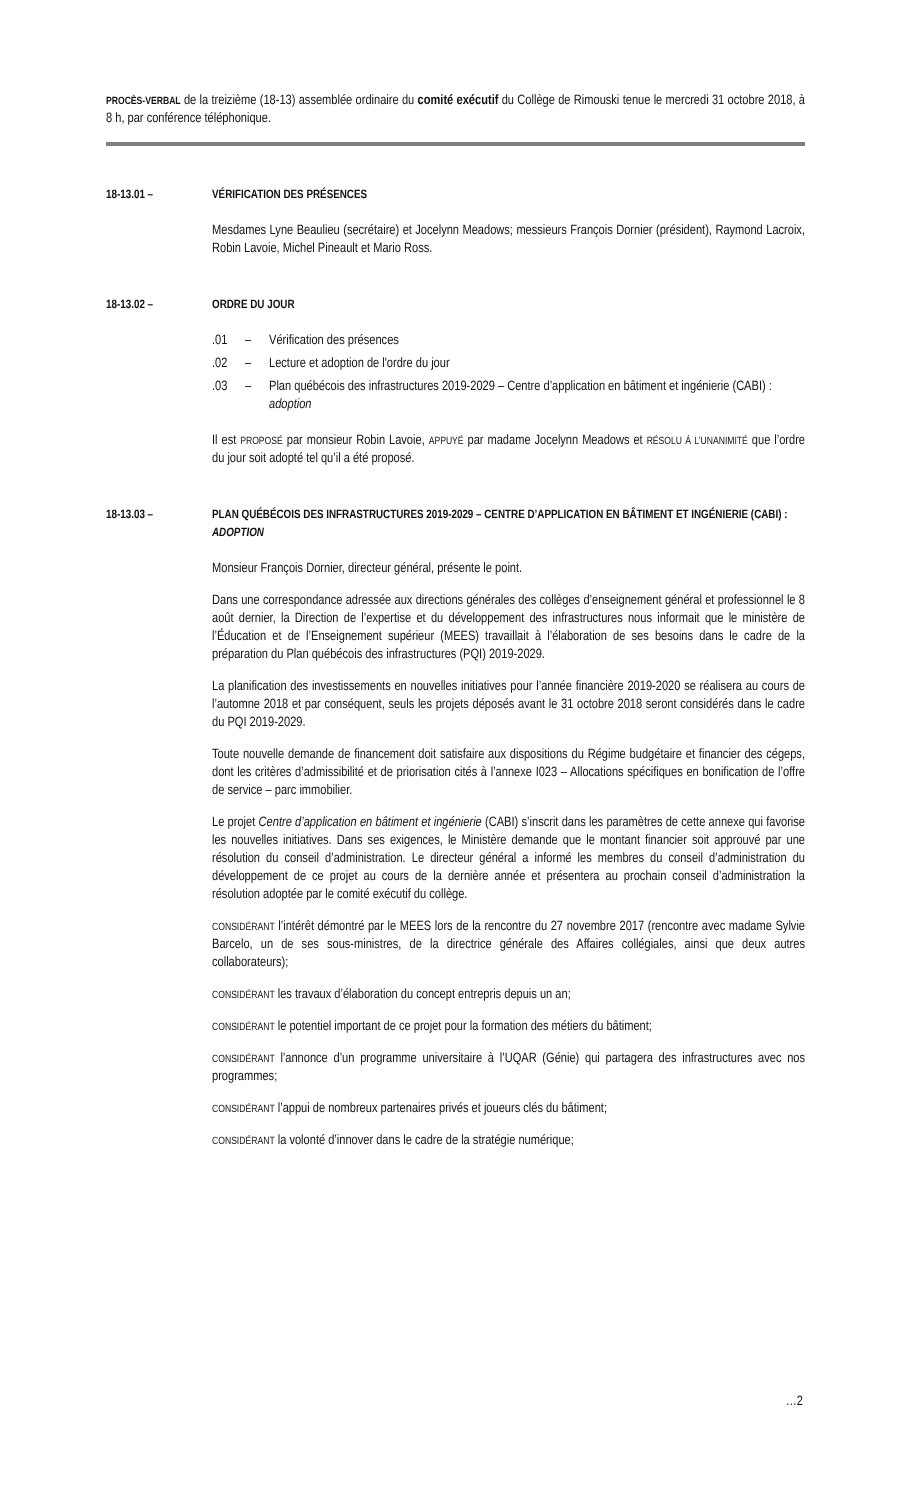PROCÈS-VERBAL de la treizième (18-13) assemblée ordinaire du comité exécutif du Collège de Rimouski tenue le mercredi 31 octobre 2018, à 8 h, par conférence téléphonique.
18-13.01 – VÉRIFICATION DES PRÉSENCES
Mesdames Lyne Beaulieu (secrétaire) et Jocelynn Meadows; messieurs François Dornier (président), Raymond Lacroix, Robin Lavoie, Michel Pineault et Mario Ross.
18-13.02 – ORDRE DU JOUR
.01 – Vérification des présences
.02 – Lecture et adoption de l'ordre du jour
.03 – Plan québécois des infrastructures 2019-2029 – Centre d’application en bâtiment et ingénierie (CABI) : adoption
Il est PROPOSÉ par monsieur Robin Lavoie, APPUYÉ par madame Jocelynn Meadows et RÉSOLU À L’UNANIMITÉ que l’ordre du jour soit adopté tel qu’il a été proposé.
18-13.03 – PLAN QUÉBÉCOIS DES INFRASTRUCTURES 2019-2029 – CENTRE D’APPLICATION EN BÂTIMENT ET INGÉNIERIE (CABI) : ADOPTION
Monsieur François Dornier, directeur général, présente le point.
Dans une correspondance adressée aux directions générales des collèges d’enseignement général et professionnel le 8 août dernier, la Direction de l’expertise et du développement des infrastructures nous informait que le ministère de l’Éducation et de l’Enseignement supérieur (MEES) travaillait à l’élaboration de ses besoins dans le cadre de la préparation du Plan québécois des infrastructures (PQI) 2019-2029.
La planification des investissements en nouvelles initiatives pour l’année financière 2019-2020 se réalisera au cours de l’automne 2018 et par conséquent, seuls les projets déposés avant le 31 octobre 2018 seront considérés dans le cadre du PQI 2019-2029.
Toute nouvelle demande de financement doit satisfaire aux dispositions du Régime budgétaire et financier des cégeps, dont les critères d’admissibilité et de priorisation cités à l’annexe I023 – Allocations spécifiques en bonification de l’offre de service – parc immobilier.
Le projet Centre d’application en bâtiment et ingénierie (CABI) s’inscrit dans les paramètres de cette annexe qui favorise les nouvelles initiatives. Dans ses exigences, le Ministère demande que le montant financier soit approuvé par une résolution du conseil d’administration. Le directeur général a informé les membres du conseil d’administration du développement de ce projet au cours de la dernière année et présentera au prochain conseil d’administration la résolution adoptée par le comité exécutif du collège.
CONSIDÉRANT l’intérêt démontré par le MEES lors de la rencontre du 27 novembre 2017 (rencontre avec madame Sylvie Barcelo, un de ses sous-ministres, de la directrice générale des Affaires collégiales, ainsi que deux autres collaborateurs);
CONSIDÉRANT les travaux d’élaboration du concept entrepris depuis un an;
CONSIDÉRANT le potentiel important de ce projet pour la formation des métiers du bâtiment;
CONSIDÉRANT l’annonce d’un programme universitaire à l’UQAR (Génie) qui partagera des infrastructures avec nos programmes;
CONSIDÉRANT l’appui de nombreux partenaires privés et joueurs clés du bâtiment;
CONSIDÉRANT la volonté d’innover dans le cadre de la stratégie numérique;
…2